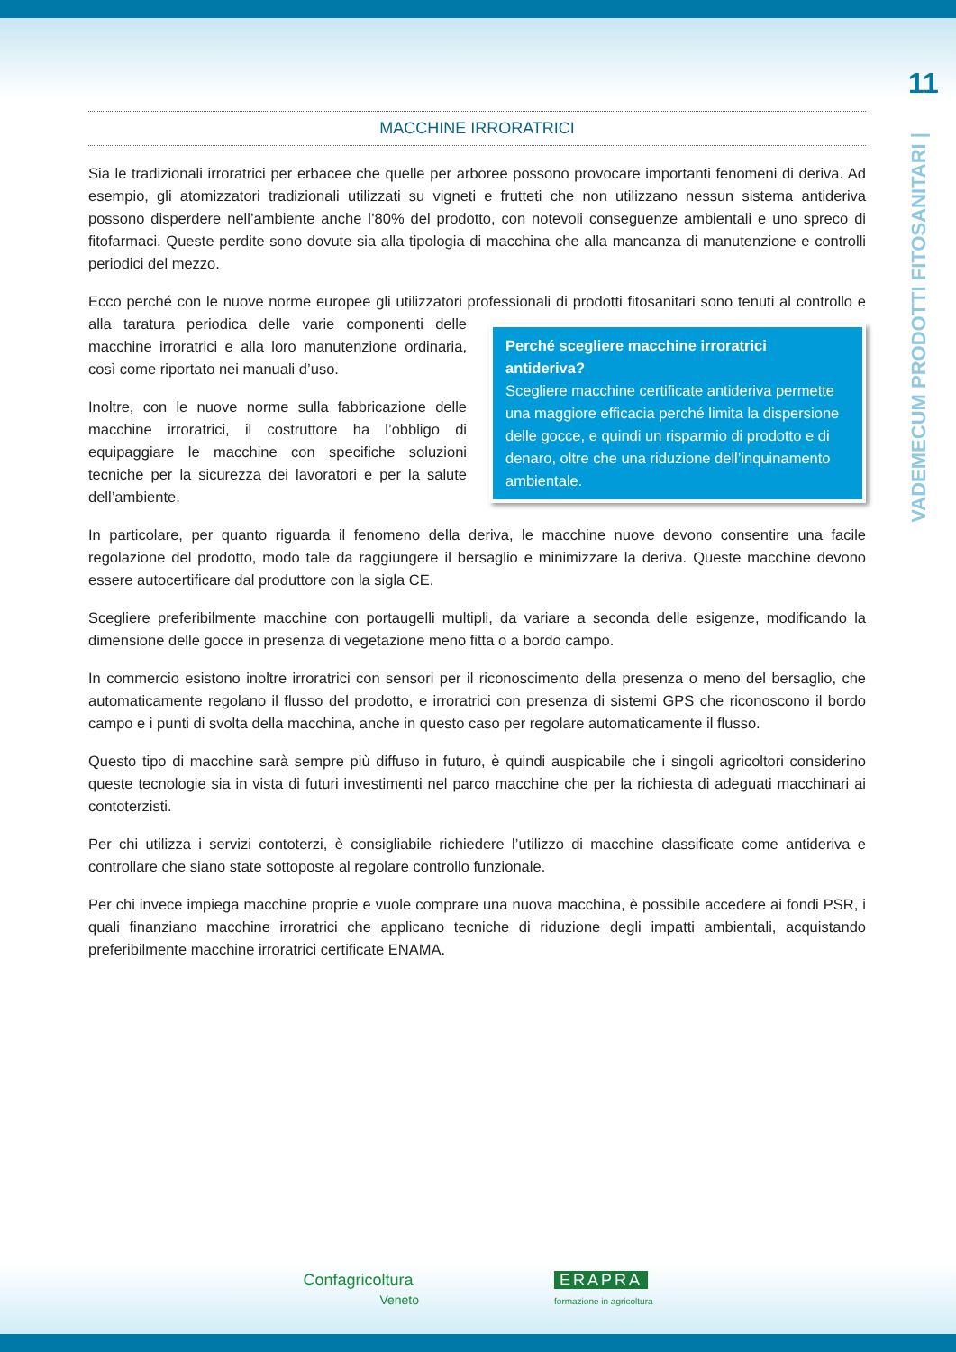11
VADEMECUM PRODOTTI FITOSANITARI |
MACCHINE IRRORATRICI
Sia le tradizionali irroratrici per erbacee che quelle per arboree possono provocare importanti fenomeni di deriva. Ad esempio, gli atomizzatori tradizionali utilizzati su vigneti e frutteti che non utilizzano nessun sistema antideriva possono disperdere nell’ambiente anche l’80% del prodotto, con notevoli conseguenze ambientali e uno spreco di fitofarmaci. Queste perdite sono dovute sia alla tipologia di macchina che alla mancanza di manutenzione e controlli periodici del mezzo.
Ecco perché con le nuove norme europee gli utilizzatori professionali di prodotti fitosanitari sono tenuti al controllo e alla taratura periodica delle varie componenti Perché scegliere macchine irroratrici antideriva?
Scegliere macchine certificate antideriva permette una maggiore efficacia perché limita la dispersione delle gocce, e quindi un risparmio di prodotto e di denaro, oltre che una riduzione dell’inquinamento ambientale. delle macchine irroratrici e alla loro manutenzione ordinaria, così come riportato nei manuali d’uso.
Inoltre, con le nuove norme sulla fabbricazione delle macchine irroratrici, il costruttore ha l’obbligo di equipaggiare le macchine con specifiche soluzioni tecniche per la sicurezza dei lavoratori e per la salute dell’ambiente.
In particolare, per quanto riguarda il fenomeno della deriva, le macchine nuove devono consentire una facile regolazione del prodotto, modo tale da raggiungere il bersaglio e minimizzare la deriva. Queste macchine devono essere autocertificare dal produttore con la sigla CE.
Scegliere preferibilmente macchine con portaugelli multipli, da variare a seconda delle esigenze, modificando la dimensione delle gocce in presenza di vegetazione meno fitta o a bordo campo.
In commercio esistono inoltre irroratrici con sensori per il riconoscimento della presenza o meno del bersaglio, che automaticamente regolano il flusso del prodotto, e irroratrici con presenza di sistemi GPS che riconoscono il bordo campo e i punti di svolta della macchina, anche in questo caso per regolare automaticamente il flusso.
Questo tipo di macchine sarà sempre più diffuso in futuro, è quindi auspicabile che i singoli agricoltori considerino queste tecnologie sia in vista di futuri investimenti nel parco macchine che per la richiesta di adeguati macchinari ai contoterzisti.
Per chi utilizza i servizi contoterzi, è consigliabile richiedere l’utilizzo di macchine classificate come antideriva e controllare che siano state sottoposte al regolare controllo funzionale.
Per chi invece impiega macchine proprie e vuole comprare una nuova macchina, è possibile accedere ai fondi PSR, i quali finanziano macchine irroratrici che applicano tecniche di riduzione degli impatti ambientali, acquistando preferibilmente macchine irroratrici certificate ENAMA.
Confagricoltura
Veneto
ERAPRA
formazione in agricoltura